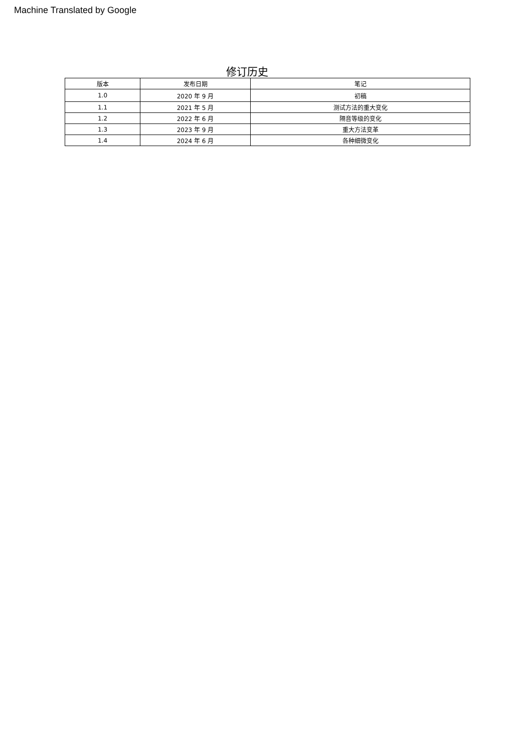Machine Translated by Google
修订历史
| 版本 | 发布日期 | 笔记 |
| --- | --- | --- |
| 1.0 | 2020 年 9 月 | 初稿 |
| 1.1 | 2021 年 5 月 | 测试方法的重大变化 |
| 1.2 | 2022 年 6 月 | 隔音等级的变化 |
| 1.3 | 2023 年 9 月 | 重大方法变革 |
| 1.4 | 2024 年 6 月 | 各种细微变化 |